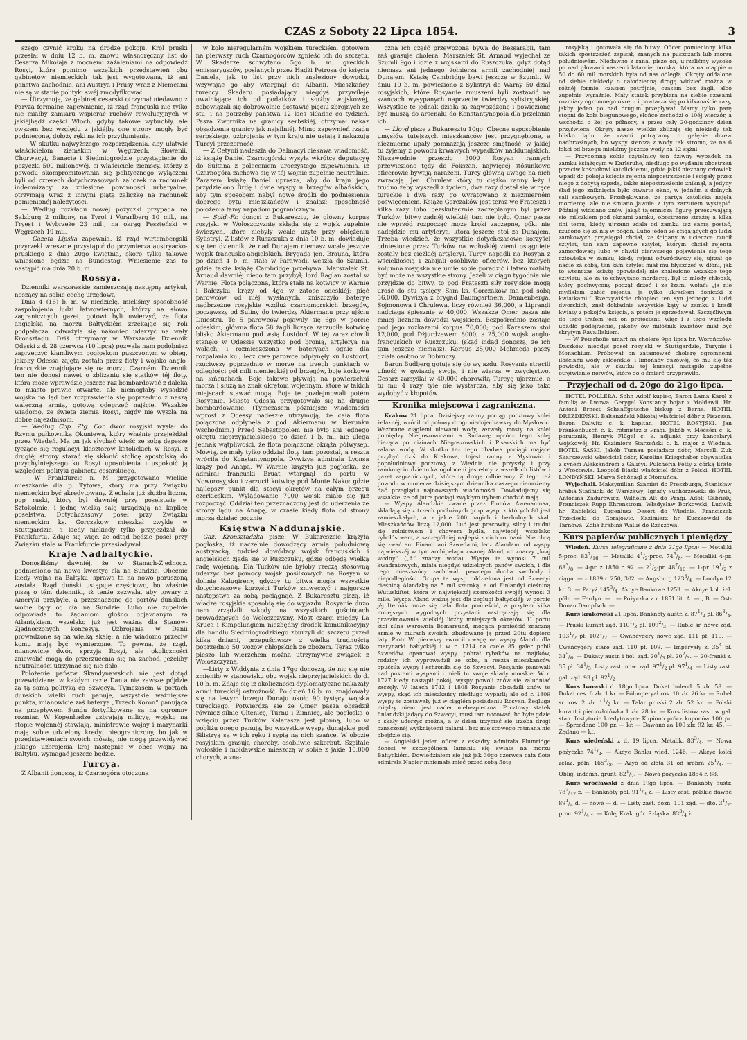CZAS z Soboty 22 Lipca 1854. 3
szego czynić kroku na drodze pokoju. Król pruski przesłał w dniu 12 b. m. znowu własnoręczny list do Cesarza Mikołaja z mocnemi zażaleniami na odpowiedź Rosyi, która pomimo wszelkich przedstawień obu gabinetów niemieckich tak jest wygotowana, iż ani państwa zachodnie, ani Austrya i Prusy wraz z Niemcami nie są w stanie polityki swéj zmodyfikować.
— Utrzymują, że gabinet cesarski otrzymał niedawno z Paryża formalne zapewnienie, iż rząd francuski nie tylko nie miałby zamiaru wspierać ruchów rewolucyjnych w jakiéjbądź części Włoch, gdyby takowe wybuchły, ale owszem bez względu z jakiéjby one strony mogły być podniecone, dołoży ręki na ich przytłumienie.
— W skutku najwyższego rozporządzenia, aby ułatwić właścicielom ziemskim w Węgrzech, Słowenii, Chorwacyi, Banacie i Siedmiogrodzie przystąpienie do pożyczki 500 milionowéj, ci właściciele ziemscy, którzy z powodu skompromitowania się politycznego wyłączeni byli od czterech dotychczasowych zaliczek na rachunek indemnizacyi za zniesione powinności urbaryalne, otrzymają wraz z innymi piątą zaliczkę na rachunek pomienionéj należytości.
— Według rozkładu nowéj pożyczki przypada na Salzburg 2 miliony, na Tyrol i Vorarlberg 10 mil., na Tryest i Wybrzeże 23 mil., na okrąg Peszteński w Węgrzech 19 mil.
— Gazeta Lipska zapewnia, iż rząd wirtembergski przyrzekł wreszcie przystąpić do przymierza austryacko-pruskiego z dnia 20go kwietnia, skoro tylko takowe wniesione będzie na Bundestag. Wniesienie zaś to nastąpić ma dnia 20 b. m.
Rossya.
Dzienniki warszawskie zamieszczają następny artykuł, noszący na sobie cechę urzędową:
Dnia 4 (16) b. m. w niedzielę, mieliśmy sposobność zaspokojenia ludzi łatwowiernych, którzy na słowo zagranicznych gazet, gotowi byli uwierzyć, że flota angielska na morzu Bałtyckiém zrzekając się roli podpalacza, odważyła się nakoniec uderzyć na wały Kronsztadu. Dziś otrzymany w Warszawie Dziennik Odeski z d. 28 czerwca (10 lipca) pozwala nam podobnież zaprzeczyć kłamliwym pogłoskom puszczonym w obieg, jakoby Odessa zajętą została przez floty i wojsko anglo-francuzkie znajdujące się na morzu Czarném. Dziennik ten nie donosi nawet o zbliżaniu się statków téj floty, która może wprawdzie jeszcze raz bombardować z daleka to miasto prawie otwarte, ale niemogłaby wysadzić wojska na ląd bez rozprawienia się poprzednio z naszą waleczną armią, gotową odeprzeć najście. Wszakże wiadomo, że święta ziemia Rosyi, nigdy nie wyszła na dobre najezdnikom.
— Według Cop. Ztg. Cor. dwór rosyjski wysłał do Rzymu pułkownika Okuniewa, który właśnie przejeżdżał przez Wiedeń. Ma on jak słychać wieść ze sobą depesze tyczące się regulacyi klasztorów katolickich w Rosyi, z drugiéj strony starać się skłonić stolicę apostolską do przychylniejszego ku Rosyi uposobienia i uspokoić ją względem polityki gabinetu cesarskiego.
— W Frankfurcie n. M. przygotowano wielkie mieszkanie dla p. Tytowa, który ma przy Związku niemieckim być akredytowany. Zjechała już służba liczna, pop ruski, który był dawniéj przy poselstwie w Sztokolmie, i jednę wielką salę urządzają na kaplicę poselstwa. Dotychczasowy poseł przy Związku niemieckim ks. Gorczakow mieszkał zwykle w Stuttgardzie, a kiedy niekiedy tylko przyjeżdżał do Frankfurtu. Zdaje się więc, że odtąd będzie poseł przy Związku stale w Frankfurcie przesiadywał.
Kraje Nadbaltyckie.
Donosiliśmy dawniéj, że w Stanach-Zjednocz. podniesiono na nowo kwestyę cła na Sundzie. Obecnie kiedy wojna na Bałtyku, sprawa ta na nowo poruszoną została. Rząd duński ustępuje częściowo, bo właśnie piszą o tém dzienniki, iż tenże zezwala, aby towary z Ameryki przybyłe, a przeznaczone do portów duńskich wolne były od cła na Sundzie. Lubo nie zupełnie odpowiada to żądaniom głośno objawianym za Atlantykiem, wszelako już jest ważną dla Stanów-Zjednoczonych koncesyą. Uzbrojenia w Danii prowadzone są na wielką skalę; a nie wiadomo przeciw komu mają być wymierzone. To pewna, że rząd, mianowicie dwór, sprzyja Rosyi, ale okoliczności zniewolić mogą do przerzucenia się na zachód, jeżeliby neutralności utrzymać się nie dało.
Położenie państw Skandynawskich nie jest dotąd przewidziane: w każdym razie Dania nie zawsze pójdzie za tą samą polityką co Szwecya. Tymczasem w portach duńskich wielki ruch panuje, wszystkie ważniejsze punkta, mianowicie zaś baterya „Trzech Koron“ panująca na przepływem Sundu fortyfikowane są na ogromny rozmiar. W Kopenhadze uzbrajają milicyę, wojsko na stopie wojennéj stawiają, ministrowie wojny i marynarki mają sobie udzielony kredyt nieograniczony, bo jak w przedstawieniach swoich mówią, nie mogą przewidywać jakiego uzbrojenia kraj następnie w obec wojny na Bałtyku, wymagać jeszcze będzie.
Turcya.
Z Albanii donoszą, iż Czarnogóra otoczona
w koło nieregularném wojskiem tureckiém, gotowém na pierwszy ruch Czarnogórców zgnieść ich do szczętu. W Skadarze schwytano 5go b. m. greckich emissaryuszów, posłanych przez Hadżi Petrosa do księcia Daniela, jak to list przy nich znaleziony dowodzi, wzywając go aby wtargnął do Albanii. Mieszkańcy tureccy Skadaru posiadający niegdyś przywileje uwalniające ich od podatków i służby wojskowéj, zobowiązali się dobrowolnie dostawić pięciu zbrojnych ze stu, i na potrzeby państwa 12 kies składać co tydzień. Pasza Zwornika na granicy serbskiéj, otrzymał nakaz obsadzenia granicy jak najsilniéj. Mimo zapewnień rządu serbskiego, uzbrojenia w tym kraju nie ustają i nakazują Turcyi przezorność.
— Z Cetynii nadeszła do Dalmacyi ciekawa wiadomość, iż książę Daniel Czarnogórski wysyła wkrótce deputacyę do Sułtana z poleceniem uroczystego zapewnienia, iż Czarnogóra zachowa się w téj wojnie zupełnie neutralnie. Zarazem książę Daniel upraszа, aby do kraju jego przydzielono Brdę i dwie wyspy u brzegów albańskich, aby tym sposobem nabył nowe środki do podniesienia dobrego bytu mieszkańców i znalazł sposobność położenia tamy napadom pogranicznym.
— Sold.-Fr. donosi z Bukaresztu, że główny korpus rosyjski w Wołoszczyznie składa się z wojsk zupełnie świeżych, które niebyły wcale użyte przy oblężeniu Sylistryi. Z listów z Ruszczuka z dnia 10 b. m. dowiaduje się ten dziennik, że nad Dunajem niemasz wcale jeszcze wojsk francusko-angielskich. Brygada jen. Brauna, która po dzień 4 b. m. stała w Parawadi, weszła do Szumli, gdzie także książę Cambridge przebywa. Marszałek St. Arnaud dawniéj nieco tam przybył; lord Raglan został w Warnie. Flota połączona, która stała na kotwicy w Warnie i Bałczyku, krąży od 4go w zatoce odeskiéj; pięć parowców od niéj wysłanych, zniszczyło baterye nadbrzeżne rosyjskie wzdłuż czarnomorskich brzegów, począwszy od Suliny do twierdzy Akiermanu przy ujściu Dniestru. Te 5 parowców pojawiły się 6go w porcie odeskim; główna flota 58 żagli licząca zarzuciła kotwicę blisko Akiermanu pod wsią Lustdorf. W téj zaraz chwili stanęło w Odessie wszystko pod bronią, artylerya na wałach, i rozmieszczona w bateryach ognie dla rozpalania kul, lecz owe parowce odpłynęły ku Lustdorf, rzuciwszy poprzednio w morze na trzech punktach w odległości pół mili niemieckiéj od brzegów, boje korkowe na łańcuchach. Boje takowe pływają na powierzchni morza i służą na znak okrętom wojennym, które w takich miejscach stawać mogą. Boje te pozdejmowali potém Rosyanie. Miasto Odessa przygotowało się na drugie bombardowanie. (Tymczasem późniejsze wiadomości wprost z Odessy nadeszłe utrzymują, że cała flota połączona odpłynęła z pod Akiermanu w kierunku wschodnim.) Przed Sebastopolem nie było ani jednego okrętu nieprzyjacielskiego po dzień 1 b. m., nie ulega jednak wątpliwości, że flota połączona okrąża półwysep. Mówią, że mały tylko oddział floty tam pozostał, a reszta wróciła do Konstantynopola. Dywizya admirała Lyonsa krąży pod Anapą. W Warnie krążyła już pogłoska, że admirał francuski Bruat wtargnął do portu w Noworosyjsku i zarzucił kotwicę pod Monte Nako; gdzie najlepszy punkt dla stacyi okrętów na całym brzegu czerkieskim. Wylądowanie 7000 wojsk miało się już rozpocząć. Oddział ten przeznaczony jest do uderzenia ze strony lądu na Anapę, w czasie kiedy flota od strony morza działać pocznie.
Księstwa Naddunajskie.
Gaz. Kronsztadzka pisze: W Bukareszcie krążyła pogłoska, iż naczelnie dowodzący armią południową austryacką, tudzież dowódzcy wojsk francuskich i angielskich zjadą się w Ruszczuku, gdzie odbędą wielką radę wojenną. Dla Turków nie byłoby rzeczą stosowną uderzyć bez pomocy wojsk posiłkowych na Rosyan w dolinie Kalugireny, gdyżby tu bitwa mogła wszystkie dotychczasowe korzyści Turków zniweczyć i najgorsze następstwa za sobą pociągnąć. Z Bukaresztu piszą, iż władze rosyjskie sposobią się do wyjazdu. Rosyanie dużo nam zrządzili szkody na wszystkich gościńcach prowadzących do Wołoszczyzny. Most czarci między La Kruca i Kimpolungiem niezbędny środek komunikacyjny dla handlu Siedmiogrodzkiego zburzyli do szczętu przed kilką dniami, przepuściwszy z wielką trudnością poprzednio 50 wozów chłopskich ze zbożem. Teraz tylko pieszo lub wierzchem można utrzymywać związek z Wołoszczyzną.
—Listy z Widdynia z dnia 17go donoszą, że nic się nie zmieniło w stanowisku obu wojsk nieprzyjacielskich do d. 10 b. m. Zdaje się iż okoliczności dyplomatyczne nakazały armii tureckiéj ostrożność. Po dzień 16 b. m. znajdowały się na lewym brzegu Dunaju około 90 tysięcy wojska tureckiego. Potwierdza się że Omer pasza obsadził również silnie Oltenicę, Turnu i Zimnicę, ale pogłoska o wzięciu przez Turków Kalarasza jest płonną, lubo w pobliżu onego panują, bo wszystkie wyspy dunajskie pod Silistryą są w ich ręku i sypią na nich szańce. W obozie rosyjskim grasują choroby, osobliwie szkorbut. Szpitale wołoskie i mołdawskie mieszczą w sobie z jakie 10,000 chorych, a zna-
czna ich część przewożoną bywa do Bessarabii, tam zaś grasuje cholera. Marszałek St. Arnaud wyjechał ze Szumli 9go i idzie z wojskami do Ruszczuka, gdyż dotąd niemasz ani jednego żołnierza armii zachodniéj nad Dunajem. Książę Cambridge bawi jeszcze w Szumli. W dniu 10 b. m. powieziono z Sylistryi do Warny 50 dział rosyjskich, które Rosyanie zmuszeni byli zostawić na szańcach wysypanych naprzeciw twierdzy sylistryjskiéj. Wszystkie te jednak działa są zagwożdżone i powiezione być muszą do arsenału do Konstantynopola dla przelania ich.
— Lloyd pisze z Bukaresztu 10go: Obecne usposobienie umysłów tutejszych mieszkańców jest przygnębione, a niezmierne upały pomnażają jeszcze smętność, w jakiéj tu żyjemy z powodu krwawych wypadków naddunajskich. Niezawodnie przeszło 3000 Rosyan rannych przewieziono tędy do Fokszan, najwięcéj stósunkowo oficerowie bywają narażeni. Turcy główną uwagę na nich zwracają. Jen. Chrulew który tu ciężko ranny leży i trudno żeby wyszedł z życiem, dwa razy dostał się w ręce tureckie i dwa razy go wyratowano z niezmierném poświęceniem. Książę Gorczaków jest teraz we Frateszti i kilka razy lubo bezskutecznie zaczepianym był przez Turków; bitwy żadnéj wielkiéj tam nie było. Omer pasza nie wprzód rozpocząć może kroki zaczepne, póki nie nadejdzie mu artylerya, która jeszcze stoi za Dunajem. Trzeba wiedzieć, że wszystkie dotychczasowe korzyści odniesione przez Turków na wołoskiéj ziemi osiągnięte zostały bez ciężkiéj artyleryi. Turcy napadli na Rosyan z wściekłością i zabijali osobliwie oficerów, bez których kolumna rosyjska nie umie sobie poradzić i łatwo rozbitą być może na wszystkie strony. Jeżeli w ciągu tygodnia nie przyjdzie do bitwy, to pod Frateszti siły rosyjskie mogą urość do stu tysięcy. Sam ks. Gorczaków ma pod sobą 36,000. Dywizya z brygad Baumgartnera, Dannenberga, Sojmonowa i Chrulewa, liczy również 36,000, a Liprandi nadciąga śpiesznie w 40,000. Wszakże Omer pasza nie mniej licznem dowodzi wojskiem. Bezpośrednio zostaje pod jego rozkazami korpus 70,000; pod Karaszem stoi 12,000, pod Dżjurdżewem 8000, a 25,000 wojsk anglo-francuskich w Ruszczuku. (skąd indąd donoszą, że ich tam jeszcze niemasz). Korpus 25,000 Mehmeda paszy działa osobno w Dobruczy.
Baron Budberg gotuje się do wyjazdu. Rosyanie stracili ufność w gwiazdę swoją, i nie wierzą w zwycięstwo. Cesarz zamyślał w 40,000 chorowitą Turcyę ujarzmić, a tu mu 4 razy tyle nie wystarcza, aby się jako tako wydobyć z kłopotów.
Kronika miejscowa i zagraniczna.
Kraków 21 lipca. Dzisiejszy ranny pociąg pocztowy kolei żelaznéj, wrócił od połowy drogi niedojechawszy do Mysłowic. Wezbrane ciągłemi ulewami wody, zerwały mosty na kolei pomiędzy Niegoszowicami a Rudawą; oprócz tego kolej bieżąca po nizinach Niegoszowskich i Pisarskich ma być zalana wodą. W skutku też tego obadwa pociągi mające przybyć dziś do Krakowa, tojest ranny z Mysłowic i popołudniowy pocztowy z Wiednia nie przyszły, i przy zamknięciu dziennika ogołoceni jesteśmy z wszelkich listów i gazet zagranicznych, które tą drogą odbieramy. Z tego też powodu w numerze dzisiejszym dziennika naszego niemożemy dać przeglądu najnowszych wiadomości. Dowiadujemy się wszakże, że od jutra pociągi zwykłym trybem chodzić mają.
— Wyspy Alandzkie zwane przez Finnów Awenanmaa, składają się z trzech podłużnych grup wysp, z których 80 jest zamieszkałych, a z jakie 200 nagich i bezludnych skał. Mieszkańców liczą 12,000. Lud jest pracowity, silny i trudni się rolnictwem i chowem bydła, najwięcéj wszelako rybołóstwem, a szczególniéj najlepsi z nich rotmani. Nie chcą się zwać ani Finami ani Szwedami, lecz Alandami od wyspy największéj w tym archipelagu zwanéj Aland, co znaczy „kraj wodny“ („A“ znaczy woda). Wyspa ta wynosi 7 mil kwadratowych, miała niegdyś udzielnych panów swoich, i dla tego mieszkańcy zachowali pewnego ducha swobody i niepodległości. Grupa ta wysp oddzielona jest od Szwecyi cieśniną Alandzką na 5 mil szeroką, a od Finlandyi cieśniną Wutuskiftet, która w największéj szerokości swojéj wynosi 3 mile. Wyspa Aland ważną jest dla żeglugi bałtyckiéj; w porcie jéj Iternäs może się cała flota pomieścić, a przytém kilka mniejszych wygodnych przystani nastręczają się dla przezimowania wielkiéj liczby mniejszych okrętów. U portu stoi silna warownia Bomarsund, mogąca pomieścić znaczną armię w murach swoich, zbudowano ją przed 20tu dopiero laty. Piotr W. pierwszy zwrócił uwagę na wyspy Alandu dla marynarki bałtyckiéj i w r. 1714 na czele 85 galer pobił Szwedów, opanował wyspy, pobrał rybaków na majtków, rodziny ich wyprowadził ze sobą, a reszta mieszkańców opuściła wyspy i schroniła się do Szwecyi. Rosyanie panowali nad pustemi wyspami i mieli tu swoje składy morskie. W r. 1727 kiedy nastąpił pokój, wyspy powoli znów się zaludniać zaczęły. W latach 1742 i 1808 Rosyanie obsadzili znów te wyspy, skąd ich mieszkańcy niedługo wyparli; ale od r. 1809 wyspy te zostawały już w ciągłém posiadaniu Rosyan. Żegluga między niemi jest nader niebezpieczna. Pocztowy statek finlandzki jadący do Szwecyi, musi tam nocować, bo byłe gdzie o skały uderzyć można, a w dzień trzymać się trzeba drogi oznaczonéj wytkniętemi palami i bez miejscowego rotmana nie obejdzie się.
— Angielski jeden oficer z eskadry admirała Plumridge donosi w szczególném lamaniu się świata na morzu Bałtyckiém. Dowiedziałem się już jak 30go czerwca cała flota admirała Napier mniemała mieć przed sobą flotę
rosyjską i gotowała się do bitwy. Oficer pomieniony kilka takich spostrzeżeń zapisał, znanych na puszczach lub morzu południowém. Niedawno z rana, pisze on, ujrzeliśmy wysoko po nad głowami naszemi latarnię morską, która na mappie o 50 do 60 mil morskich była od nas odległą. Okręty oddalone od siebie niekiedy o całodzienną drogę widzieć można w różnéj formie, czasem potrójnie, czasem bez żagli, albo zupełnie wyraźnie. Mały statek przybiera na siebie czasami rozmiary ogromnego okrętu i powtarza się po kilkanaście razy, jakby jeden po nad drugim przepływał. Mamy tylko parę stopni do koła biegunowego, słońce zachodzi o 10éj wieczór, a wschodzi o 2éj po północy, a przez cały 20-godzinny dzień przyświeca. Okręty nasze wielkie zbliżają się niekiedy tak blisko lądu, że rąami potrącamy o gałęzie drzew nadbrzeżnych, bo wyspy sterczą z wody tak stromo, że na 6 łokci od brzegu mieliśmy jeszcze wody na 12 sążni.
— Przypomną sobie czytelnicy ten dziwny wypadek na zamku książęcym w Karlsruhe, niedługo po wydaniu obostrzeń przeciw kościołowi katolickiemu, gdzie jakiś nieznany człowiek wpadł do pokoju księcia rejenta niepostrzeżenie i ścigały przez niego z dobytą szpadą, także niepostrzeżenie zniknął, a jedyny ślad jego zniknięcia było otwarte okno, w jedném z dolnych sali samkowych. Przebąkiwano, że partya katolicka najęła mordercę, ale nie śmiano jawnie z tym zarzutem wystąpić. Później widziano znów jakąś tajemniczą figurę przesuwającą się milczkiem pod oknami zamku, obostrzono straże; a kilka dni temu, kiedy ujrzano zdala od zamku też samą postać, rzucono się za nią w pogoń. Lubo jeden ze ścigających go ludzi zamkowych przysięgał chciał, że ścigany w ucieczce rzucił sztylet, ten sam zapewne sztylet, którym chciał rejenta zamordować; lubo w chwili pierwszego pojawienia się tego człowieka w zamku, kiedy rejent odwróciwszy się, ujrzał go nagle za sobą, ten sam sztylet miał mu błyszczeć w dłoni, jak to wtenczas książę opowiadał; nie znaleziono wszakże tego sztyletu, ale za to schwytano mordercę. Był to młody chłopak, który pochwycony począł drżeć i ze łzami wołać: „ja nie myślałem zabić rejenta, ja tylko ukradłem doniczki z kwiatkami.“ Rzeczywiście chłopiec ten syn jednego z ludzi dworskich, znał dokładnie wszystkie kąty w zamku i kradł kwiaty z pokojów księcia, a potém je sprzedawał. Szczęśliwym do tego trafem jest on protestant, więc i z tego względu upadło podejrzenie, jakoby ów miłośnik kwiatów miał być skrytym Ravaillakiem.
— W Peterhofie umarł na cholerę 9go lipca hr. Worończów-Daszków, niegdyś poseł rosyjski w Stuttgardzie, Turynie i Monachium. Próbował on zatamować cholerę ogromnemi ilościami wody salcerskiéj i limonady gazowéj, co mu się téż powiodło, ale w skutku téj kuracyi nastąpiło zupełne otrętwienie nerwów, które go o śmierć przyprawiło.
Przyjechali od d. 20go do 21go lipca.
HOTEL POLLERA. Sohn Adolf kupiec, Baron Lama Karol z familią ze Lwowa. Gerygel Konstanty bojar z Mołdawii. Hr. Antoni Ernest Schaaffgotsche biskup z Berna. HOTEL DREZDEŃSKI. Baltanziński Mikołaj właściciel dóbr z Piszczan. Baron Dalwitz c. k. kapitan. HOTEL ROSYJSKI. Jan Frankenbusch c. k. rotmistrz z Pragi. Jakób v. Mecséri c. k. porucznik, Henryk Flügel c. k. adjunkt przy kancelaryi wojskowéj, Hr. Kazimierz Starzeński c. k. major z Wiednia. HOTEL SASKI. Jakób Turnau posiadacz dóbr, Marcelli Żuk Skarszewski właściciel dóbr, Karolina Kriegshaber obywatelka z synem Aleksandrem z Galicyi. Pulcheria Fetty z córką Erato z Wrocławia. Leopold Blaski właściciel dóbr z Polski. HOTEL LONDYŃSKI. Marya Schönagl z Ołomuńca.
Wyjechali. Maksymilian Szamiet do Preszburga, Stanisław hrabia Stadnicki do Warszawy; Ignacy Suchorzewski do Prus, Antonina Zadurowicz, Wilhelm Alt do Pragi. Adolf Gabriely, Franciszek Rupp Ehrenstrom, Władysław Borkowski, Ludwik hr. Zabielski, Eugeniusz Desert do Wiednia. Franciszek Trzecieski do Gorajowic. Kazimierz hr. Kuczkowski do Tarnowa. Zofia hrabina Wallis do Rzeszowa.
Kurs papierów publicznych i pieniędzy
Wiedeń. Kursa telegraficzne z dnia 21go lipca: — Metaliki 5-proc. 837/16. — Metaliki 41/2-proc. 745/8. — Metaliki 4-pr. 683/8. — 4-pr. z 1850 r. 92. — 21/2-pr. 487/16. — 1-pr. 191/2 z ciągn. — z 1839 r. 250, 302. — Augsburg 1233/4. — Londyn 12 kr. 3. — Paryż 1453/4. Akcye Bankowe 1253. — Akcye kol. żel. półn. — Ferdyn. — . — Pożyczka z r. 1851 lit. A. — , B. — Ost-Donau Dampfsch. — .
Kurs krakowski 21 lipca. Banknoty austr. ż. 871/2 pł. 863/4. — Pruski kurant ząd. 1101/3 pł. 1092/3. — Ruble sr. nowe ząd. 1031/2 pł. 1021/2. — Cwancygery nowe ząd. 111 pł. 110. — Cwancygery stare ząd. 110 pł. 109. — Imperyały z. 35<sup>4</sup> pł. 345/6. — Dukaty austr. i hol. ząd. 201/3 pł. 202/3. — 20-franki z. 35 pł. 341/3. Listy zast. now. ząd. 971/2 pł. 971/4. — Listy zast. gal. ząd. 93 pł. 921/2.
Kurs lwowski d. 18go lipca. Dukat holend. 5 złr. 58. — Dukat ces. 6 złr. 1 kr. — Półimperyał ros. 10 złr. 26 kr. — Rubel sr. ros. 2 złr. 11/2 kr. — Talar pruski 2 złr. 52 kr. — Polski kurant i pięciozłotówka 1 złr. 28 kr. — Kurs listów zast. w gal. stan. Instytucie kredytowym: Kupiono prócz kuponów 100 pr. — Sprzedano 100 pr. — kr. — Dawano za 100 złr. 92 kr. 45. — Żądano — kr.
Kurs wiedeński z d. 19 lipca. Metaliki 833/4. — Nowa pożyczka 741/2. — Akcye Banku wied. 1246. — Akcye kolei żelaz. półn. 1653/8. — Ażyo od złota 31 od srebra 251/4. — Oblig. indemn. grunt. 821/2. — Nowa pożyczka 1854 r. 88.
Kurs wrocławski z dnia 19go lipca. — Banknoty austr. 787/12 ż. — Banknoty pol. 911/3 ż. — Listy zast. polskie dawne 891/4 d. — nowe — d. — Listy zast. pozn. 101 ząd. — dto. 31/2-proc. 921/4 ż. — Kolej Krak. gór. Szląska. 833/4 ż.